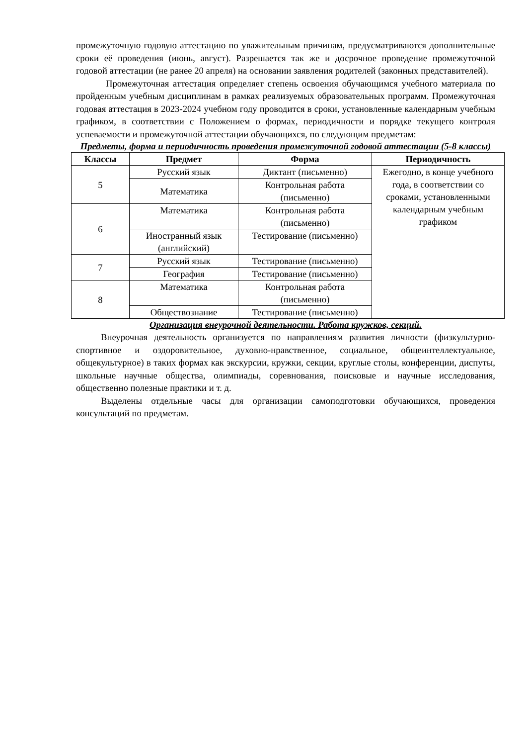промежуточную годовую аттестацию по уважительным причинам, предусматриваются дополнительные сроки её проведения (июнь, август). Разрешается так же и досрочное проведение промежуточной годовой аттестации (не ранее 20 апреля) на основании заявления родителей (законных представителей).
Промежуточная аттестация определяет степень освоения обучающимся учебного материала по пройденным учебным дисциплинам в рамках реализуемых образовательных программ. Промежуточная годовая аттестация в 2023-2024 учебном году проводится в сроки, установленные календарным учебным графиком, в соответствии с Положением о формах, периодичности и порядке текущего контроля успеваемости и промежуточной аттестации обучающихся, по следующим предметам:
Предметы, форма и периодичность проведения промежуточной годовой аттестации (5-8 классы)
| Классы | Предмет | Форма | Периодичность |
| --- | --- | --- | --- |
| 5 | Русский язык | Диктант (письменно) | Ежегодно, в конце учебного года, в соответствии со сроками, установленными календарным учебным графиком |
| | Математика | Контрольная работа (письменно) | |
| 6 | Математика | Контрольная работа (письменно) | |
| | Иностранный язык (английский) | Тестирование (письменно) | |
| 7 | Русский язык | Тестирование (письменно) | |
| | География | Тестирование (письменно) | |
| 8 | Математика | Контрольная работа (письменно) | |
| | Обществознание | Тестирование (письменно) | |
Организация внеурочной деятельности. Работа кружков, секций.
Внеурочная деятельность организуется по направлениям развития личности (физкультурно-спортивное и оздоровительное, духовно-нравственное, социальное, общеинтеллектуальное, общекультурное) в таких формах как экскурсии, кружки, секции, круглые столы, конференции, диспуты, школьные научные общества, олимпиады, соревнования, поисковые и научные исследования, общественно полезные практики и т. д.
Выделены отдельные часы для организации самоподготовки обучающихся, проведения консультаций по предметам.